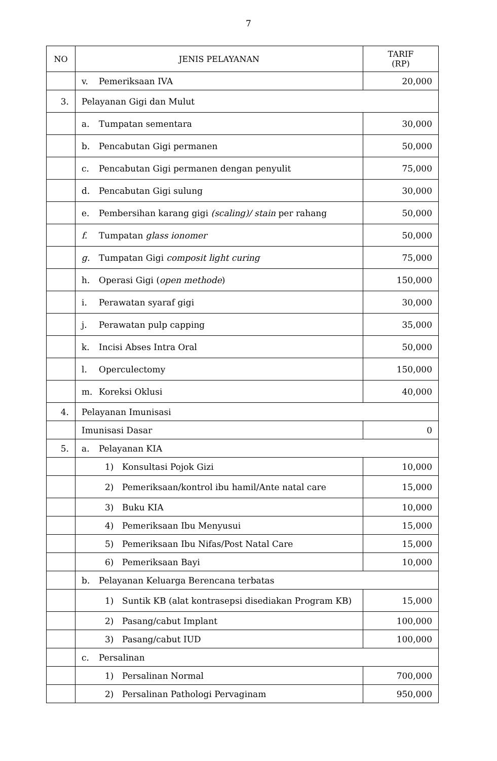7
| NO | JENIS PELAYANAN | TARIF (RP) |
| --- | --- | --- |
| | v. Pemeriksaan IVA | 20,000 |
| 3. | Pelayanan Gigi dan Mulut | |
| | a. Tumpatan sementara | 30,000 |
| | b. Pencabutan Gigi permanen | 50,000 |
| | c. Pencabutan Gigi permanen dengan penyulit | 75,000 |
| | d. Pencabutan Gigi sulung | 30,000 |
| | e. Pembersihan karang gigi (scaling)/ stain per rahang | 50,000 |
| | f. Tumpatan glass ionomer | 50,000 |
| | g. Tumpatan Gigi composit light curing | 75,000 |
| | h. Operasi Gigi ( open methode ) | 150,000 |
| | i. Perawatan syaraf gigi | 30,000 |
| | j. Perawatan pulp capping | 35,000 |
| | k. Incisi Abses Intra Oral | 50,000 |
| | l. Operculectomy | 150,000 |
| | m. Koreksi Oklusi | 40,000 |
| 4. | Pelayanan Imunisasi | |
| | Imunisasi Dasar | 0 |
| 5. | a. Pelayanan KIA | |
| | 1) Konsultasi Pojok Gizi | 10,000 |
| | 2) Pemeriksaan/kontrol ibu hamil/Ante natal care | 15,000 |
| | 3) Buku KIA | 10,000 |
| | 4) Pemeriksaan Ibu Menyusui | 15,000 |
| | 5) Pemeriksaan Ibu Nifas/Post Natal Care | 15,000 |
| | 6) Pemeriksaan Bayi | 10,000 |
| | b. Pelayanan Keluarga Berencana terbatas | |
| | 1) Suntik KB (alat kontrasepsi disediakan Program KB) | 15,000 |
| | 2) Pasang/cabut Implant | 100,000 |
| | 3) Pasang/cabut IUD | 100,000 |
| | c. Persalinan | |
| | 1) Persalinan Normal | 700,000 |
| | 2) Persalinan Pathologi Pervaginam | 950,000 |